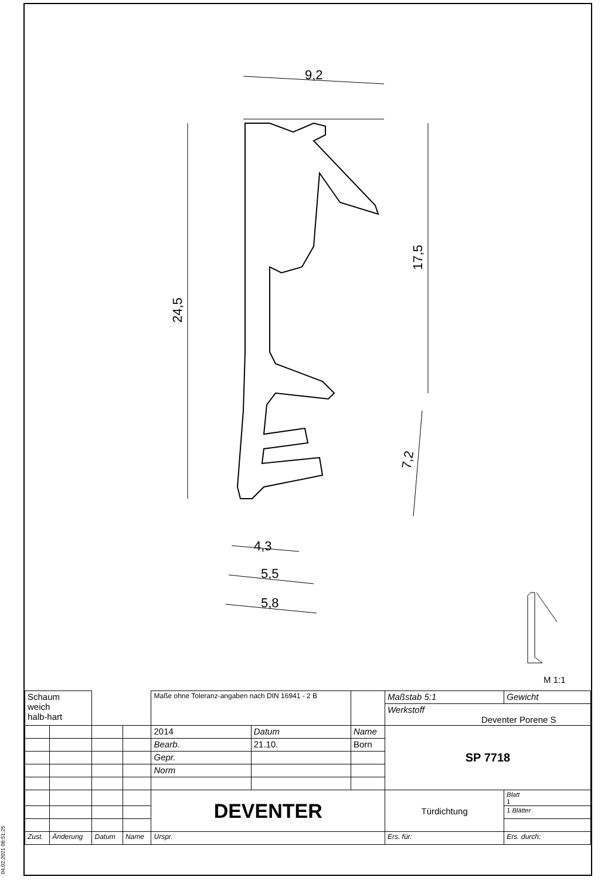9,2
24,5
17,5
7,2
4,3
5,5
5,8
M 1:1
| Schaum weich halb-hart | | | | Maße ohne Toleranz-angaben nach DIN 16941 - 2 B | | | Maßstab 5:1 | Gewicht | |
| | | | | | | | Werkstoff Deventer Porene S | | |
| | | | | 2014 | Datum | Name | SP 7718 | | |
| | | | | Bearb. | 21.10. | Born | | | |
| | | | | Gepr. | | | | | |
| | | | | Norm | | | | | |
| | | | | DEVENTER | | | Türdichtung | | Blatt 1 |
| | | | | | | | | | 1 Blätter |
| Zust. | Änderung | Datum | Name | Urspr. | | | Ers. für: | Ers. durch: | |
04.02.2021 08:51:25